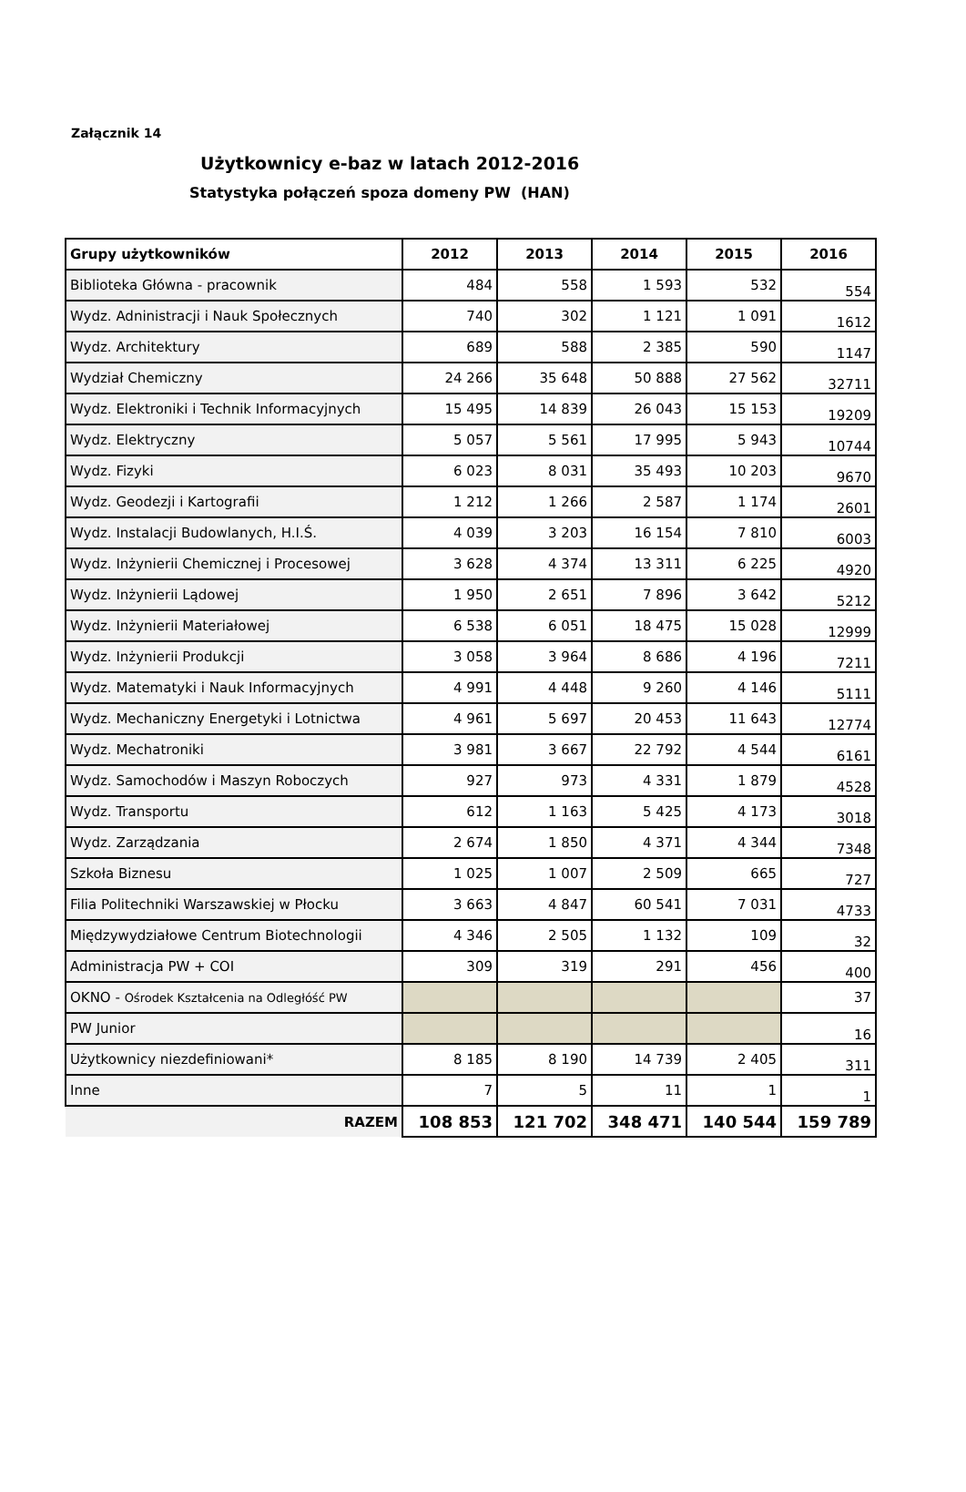Załącznik 14
Użytkownicy e-baz w latach 2012-2016
Statystyka połączeń spoza domeny PW (HAN)
| Grupy użytkowników | 2012 | 2013 | 2014 | 2015 | 2016 |
| --- | --- | --- | --- | --- | --- |
| Biblioteka Główna - pracownik | 484 | 558 | 1 593 | 532 | 554 |
| Wydz. Adninistracji i Nauk Społecznych | 740 | 302 | 1 121 | 1 091 | 1612 |
| Wydz. Architektury | 689 | 588 | 2 385 | 590 | 1147 |
| Wydział Chemiczny | 24 266 | 35 648 | 50 888 | 27 562 | 32711 |
| Wydz. Elektroniki i Technik Informacyjnych | 15 495 | 14 839 | 26 043 | 15 153 | 19209 |
| Wydz. Elektryczny | 5 057 | 5 561 | 17 995 | 5 943 | 10744 |
| Wydz. Fizyki | 6 023 | 8 031 | 35 493 | 10 203 | 9670 |
| Wydz. Geodezji i Kartografii | 1 212 | 1 266 | 2 587 | 1 174 | 2601 |
| Wydz. Instalacji Budowlanych, H.I.Ś. | 4 039 | 3 203 | 16 154 | 7 810 | 6003 |
| Wydz. Inżynierii Chemicznej i Procesowej | 3 628 | 4 374 | 13 311 | 6 225 | 4920 |
| Wydz. Inżynierii Lądowej | 1 950 | 2 651 | 7 896 | 3 642 | 5212 |
| Wydz. Inżynierii Materiałowej | 6 538 | 6 051 | 18 475 | 15 028 | 12999 |
| Wydz. Inżynierii Produkcji | 3 058 | 3 964 | 8 686 | 4 196 | 7211 |
| Wydz. Matematyki i Nauk Informacyjnych | 4 991 | 4 448 | 9 260 | 4 146 | 5111 |
| Wydz. Mechaniczny Energetyki i Lotnictwa | 4 961 | 5 697 | 20 453 | 11 643 | 12774 |
| Wydz. Mechatroniki | 3 981 | 3 667 | 22 792 | 4 544 | 6161 |
| Wydz. Samochodów i Maszyn Roboczych | 927 | 973 | 4 331 | 1 879 | 4528 |
| Wydz. Transportu | 612 | 1 163 | 5 425 | 4 173 | 3018 |
| Wydz. Zarządzania | 2 674 | 1 850 | 4 371 | 4 344 | 7348 |
| Szkoła Biznesu | 1 025 | 1 007 | 2 509 | 665 | 727 |
| Filia Politechniki Warszawskiej w Płocku | 3 663 | 4 847 | 60 541 | 7 031 | 4733 |
| Międzywydziałowe Centrum Biotechnologii | 4 346 | 2 505 | 1 132 | 109 | 32 |
| Administracja PW + COI | 309 | 319 | 291 | 456 | 400 |
| OKNO - Ośrodek Kształcenia na Odległóść PW | | | | | 37 |
| PW Junior | | | | | 16 |
| Użytkownicy niezdefiniowani* | 8 185 | 8 190 | 14 739 | 2 405 | 311 |
| Inne | 7 | 5 | 11 | 1 | 1 |
| RAZEM | 108 853 | 121 702 | 348 471 | 140 544 | 159 789 |